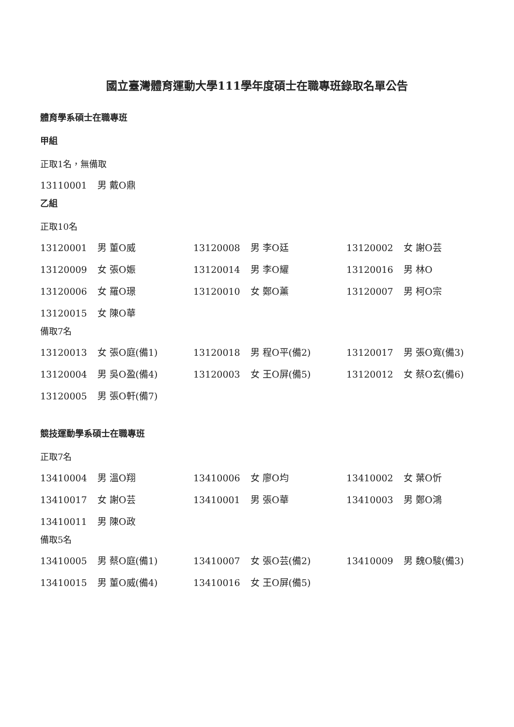國立臺灣體育運動大學111學年度碩士在職專班錄取名單公告
體育學系碩士在職專班
甲組
正取1名，無備取
13110001 男 戴O鼎
乙組
正取10名
13120001 男 董O威
13120008 男 李O廷
13120002 女 謝O芸
13120009 女 張O娠
13120014 男 李O耀
13120016 男 林O
13120006 女 羅O璟
13120010 女 鄭O薰
13120007 男 柯O宗
13120015 女 陳O華
備取7名
13120013 女 張O庭(備1)
13120018 男 程O平(備2)
13120017 男 張O寬(備3)
13120004 男 吳O盈(備4)
13120003 女 王O屏(備5)
13120012 女 蔡O玄(備6)
13120005 男 張O軒(備7)
競技運動學系碩士在職專班
正取7名
13410004 男 溫O翔
13410006 女 廖O均
13410002 女 葉O忻
13410017 女 謝O芸
13410001 男 張O華
13410003 男 鄭O鴻
13410011 男 陳O政
備取5名
13410005 男 蔡O庭(備1)
13410007 女 張O芸(備2)
13410009 男 魏O駿(備3)
13410015 男 董O威(備4)
13410016 女 王O屏(備5)